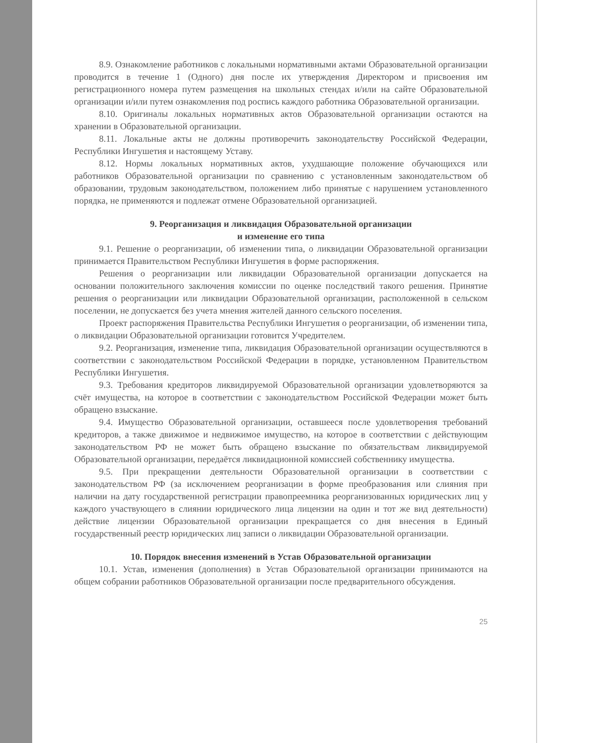8.9. Ознакомление работников с локальными нормативными актами Образовательной организации проводится в течение 1 (Одного) дня после их утверждения Директором и присвоения им регистрационного номера путем размещения на школьных стендах и/или на сайте Образовательной организации и/или путем ознакомления под роспись каждого работника Образовательной организации.
8.10. Оригиналы локальных нормативных актов Образовательной организации остаются на хранении в Образовательной организации.
8.11. Локальные акты не должны противоречить законодательству Российской Федерации, Республики Ингушетия и настоящему Уставу.
8.12. Нормы локальных нормативных актов, ухудшающие положение обучающихся или работников Образовательной организации по сравнению с установленным законодательством об образовании, трудовым законодательством, положением либо принятые с нарушением установленного порядка, не применяются и подлежат отмене Образовательной организацией.
9. Реорганизация и ликвидация Образовательной организации
и изменение его типа
9.1. Решение о реорганизации, об изменении типа, о ликвидации Образовательной организации принимается Правительством Республики Ингушетия в форме распоряжения.
Решения о реорганизации или ликвидации Образовательной организации допускается на основании положительного заключения комиссии по оценке последствий такого решения. Принятие решения о реорганизации или ликвидации Образовательной организации, расположенной в сельском поселении, не допускается без учета мнения жителей данного сельского поселения.
Проект распоряжения Правительства Республики Ингушетия о реорганизации, об изменении типа, о ликвидации Образовательной организации готовится Учредителем.
9.2. Реорганизация, изменение типа, ликвидация Образовательной организации осуществляются в соответствии с законодательством Российской Федерации в порядке, установленном Правительством Республики Ингушетия.
9.3. Требования кредиторов ликвидируемой Образовательной организации удовлетворяются за счёт имущества, на которое в соответствии с законодательством Российской Федерации может быть обращено взыскание.
9.4. Имущество Образовательной организации, оставшееся после удовлетворения требований кредиторов, а также движимое и недвижимое имущество, на которое в соответствии с действующим законодательством РФ не может быть обращено взыскание по обязательствам ликвидируемой Образовательной организации, передаётся ликвидационной комиссией собственнику имущества.
9.5. При прекращении деятельности Образовательной организации в соответствии с законодательством РФ (за исключением реорганизации в форме преобразования или слияния при наличии на дату государственной регистрации правопреемника реорганизованных юридических лиц у каждого участвующего в слиянии юридического лица лицензии на один и тот же вид деятельности) действие лицензии Образовательной организации прекращается со дня внесения в Единый государственный реестр юридических лиц записи о ликвидации Образовательной организации.
10. Порядок внесения изменений в Устав Образовательной организации
10.1. Устав, изменения (дополнения) в Устав Образовательной организации принимаются на общем собрании работников Образовательной организации после предварительного обсуждения.
25